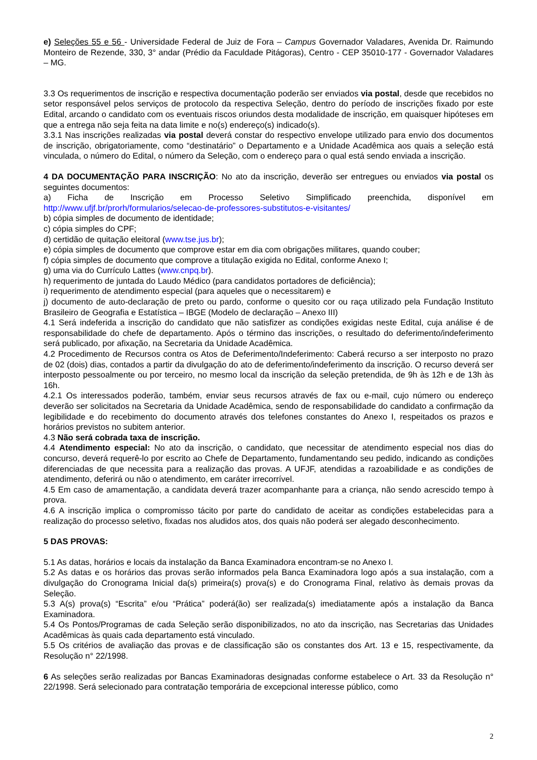e) Seleções 55 e 56 - Universidade Federal de Juiz de Fora – Campus Governador Valadares, Avenida Dr. Raimundo Monteiro de Rezende, 330, 3° andar (Prédio da Faculdade Pitágoras), Centro - CEP 35010-177 - Governador Valadares – MG.
3.3 Os requerimentos de inscrição e respectiva documentação poderão ser enviados via postal, desde que recebidos no setor responsável pelos serviços de protocolo da respectiva Seleção, dentro do período de inscrições fixado por este Edital, arcando o candidato com os eventuais riscos oriundos desta modalidade de inscrição, em quaisquer hipóteses em que a entrega não seja feita na data limite e no(s) endereço(s) indicado(s).
3.3.1 Nas inscrições realizadas via postal deverá constar do respectivo envelope utilizado para envio dos documentos de inscrição, obrigatoriamente, como “destinatário” o Departamento e a Unidade Acadêmica aos quais a seleção está vinculada, o número do Edital, o número da Seleção, com o endereço para o qual está sendo enviada a inscrição.
4 DA DOCUMENTAÇÃO PARA INSCRIÇÃO: No ato da inscrição, deverão ser entregues ou enviados via postal os seguintes documentos:
a) Ficha de Inscrição em Processo Seletivo Simplificado preenchida, disponível em http://www.ufjf.br/prorh/formularios/selecao-de-professores-substitutos-e-visitantes/
b) cópia simples de documento de identidade;
c) cópia simples do CPF;
d) certidão de quitação eleitoral (www.tse.jus.br);
e) cópia simples de documento que comprove estar em dia com obrigações militares, quando couber;
f) cópia simples de documento que comprove a titulação exigida no Edital, conforme Anexo I;
g) uma via do Currículo Lattes (www.cnpq.br).
h) requerimento de juntada do Laudo Médico (para candidatos portadores de deficiência);
i) requerimento de atendimento especial (para aqueles que o necessitarem) e
j) documento de auto-declaração de preto ou pardo, conforme o quesito cor ou raça utilizado pela Fundação Instituto Brasileiro de Geografia e Estatística – IBGE (Modelo de declaração – Anexo III)
4.1 Será indeferida a inscrição do candidato que não satisfizer as condições exigidas neste Edital, cuja análise é de responsabilidade do chefe de departamento. Após o término das inscrições, o resultado do deferimento/indeferimento será publicado, por afixação, na Secretaria da Unidade Acadêmica.
4.2 Procedimento de Recursos contra os Atos de Deferimento/Indeferimento: Caberá recurso a ser interposto no prazo de 02 (dois) dias, contados a partir da divulgação do ato de deferimento/indeferimento da inscrição. O recurso deverá ser interposto pessoalmente ou por terceiro, no mesmo local da inscrição da seleção pretendida, de 9h às 12h e de 13h às 16h.
4.2.1 Os interessados poderão, também, enviar seus recursos através de fax ou e-mail, cujo número ou endereço deverão ser solicitados na Secretaria da Unidade Acadêmica, sendo de responsabilidade do candidato a confirmação da legibilidade e do recebimento do documento através dos telefones constantes do Anexo I, respeitados os prazos e horários previstos no subitem anterior.
4.3 Não será cobrada taxa de inscrição.
4.4 Atendimento especial: No ato da inscrição, o candidato, que necessitar de atendimento especial nos dias do concurso, deverá requerê-lo por escrito ao Chefe de Departamento, fundamentando seu pedido, indicando as condições diferenciadas de que necessita para a realização das provas. A UFJF, atendidas a razoabilidade e as condições de atendimento, deferirá ou não o atendimento, em caráter irrecorrível.
4.5 Em caso de amamentação, a candidata deverá trazer acompanhante para a criança, não sendo acrescido tempo à prova.
4.6 A inscrição implica o compromisso tácito por parte do candidato de aceitar as condições estabelecidas para a realização do processo seletivo, fixadas nos aludidos atos, dos quais não poderá ser alegado desconhecimento.
5 DAS PROVAS:
5.1 As datas, horários e locais da instalação da Banca Examinadora encontram-se no Anexo I.
5.2 As datas e os horários das provas serão informados pela Banca Examinadora logo após a sua instalação, com a divulgação do Cronograma Inicial da(s) primeira(s) prova(s) e do Cronograma Final, relativo às demais provas da Seleção.
5.3 A(s) prova(s) “Escrita” e/ou “Prática” poderá(ão) ser realizada(s) imediatamente após a instalação da Banca Examinadora.
5.4 Os Pontos/Programas de cada Seleção serão disponibilizados, no ato da inscrição, nas Secretarias das Unidades Acadêmicas às quais cada departamento está vinculado.
5.5 Os critérios de avaliação das provas e de classificação são os constantes dos Art. 13 e 15, respectivamente, da Resolução n° 22/1998.
6 As seleções serão realizadas por Bancas Examinadoras designadas conforme estabelece o Art. 33 da Resolução n° 22/1998. Será selecionado para contratação temporária de excepcional interesse público, como
2